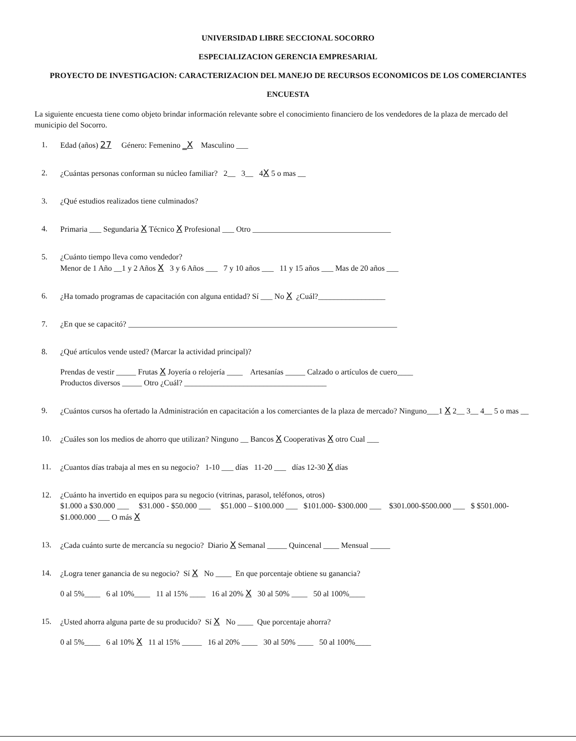UNIVERSIDAD LIBRE SECCIONAL SOCORRO
ESPECIALIZACION GERENCIA EMPRESARIAL
PROYECTO DE INVESTIGACION: CARACTERIZACION DEL MANEJO DE RECURSOS ECONOMICOS DE LOS COMERCIANTES
ENCUESTA
La siguiente encuesta tiene como objeto brindar información relevante sobre el conocimiento financiero de los vendedores de la plaza de mercado del municipio del Socorro.
1. Edad (años) 27 Género: Femenino _X Masculino ___
2. ¿Cuántas personas conforman su núcleo familiar? 2__ 3__ 4X 5 o mas __
3. ¿Qué estudios realizados tiene culminados?
4. Primaria ___ Segundaria X Técnico X Profesional ___ Otro ___________________________________
5. ¿Cuánto tiempo lleva como vendedor?
Menor de 1 Año __1 y 2 Años X 3 y 6 Años ___ 7 y 10 años ___ 11 y 15 años ___ Mas de 20 años ___
6. ¿Ha tomado programas de capacitación con alguna entidad? Sí ___ No X ¿Cuál?_________________
7. ¿En que se capacitó? ____________________________________________________________________
8. ¿Qué artículos vende usted? (Marcar la actividad principal)?
Prendas de vestir _____ Frutas X Joyería o relojería ____ Artesanías _____ Calzado o artículos de cuero____
Productos diversos _____ Otro ¿Cuál? ____________________________________
9. ¿Cuántos cursos ha ofertado la Administración en capacitación a los comerciantes de la plaza de mercado? Ninguno___1 X 2__ 3__ 4__ 5 o mas __
10. ¿Cuáles son los medios de ahorro que utilizan? Ninguno __ Bancos X Cooperativas X otro Cual ___
11. ¿Cuantos días trabaja al mes en su negocio? 1-10 ___ días 11-20 ___ días 12-30 X días
12. ¿Cuánto ha invertido en equipos para su negocio (vitrinas, parasol, teléfonos, otros)
$1.000 a $30.000 ___ $31.000 - $50.000 ___ $51.000 – $100.000 ___ $101.000- $300.000 ___ $301.000-$500.000 ___ $ $501.000- $1.000.000 ___ O más X
13. ¿Cada cuánto surte de mercancía su negocio? Diario X Semanal _____ Quincenal ____ Mensual _____
14. ¿Logra tener ganancia de su negocio? Sí X No ____ En que porcentaje obtiene su ganancia?
0 al 5%____ 6 al 10%____ 11 al 15% ____ 16 al 20% X 30 al 50% ____ 50 al 100%____
15. ¿Usted ahorra alguna parte de su producido? Sí X No ____ Que porcentaje ahorra?
0 al 5%____ 6 al 10% X 11 al 15% _____ 16 al 20% ____ 30 al 50% ____ 50 al 100%____